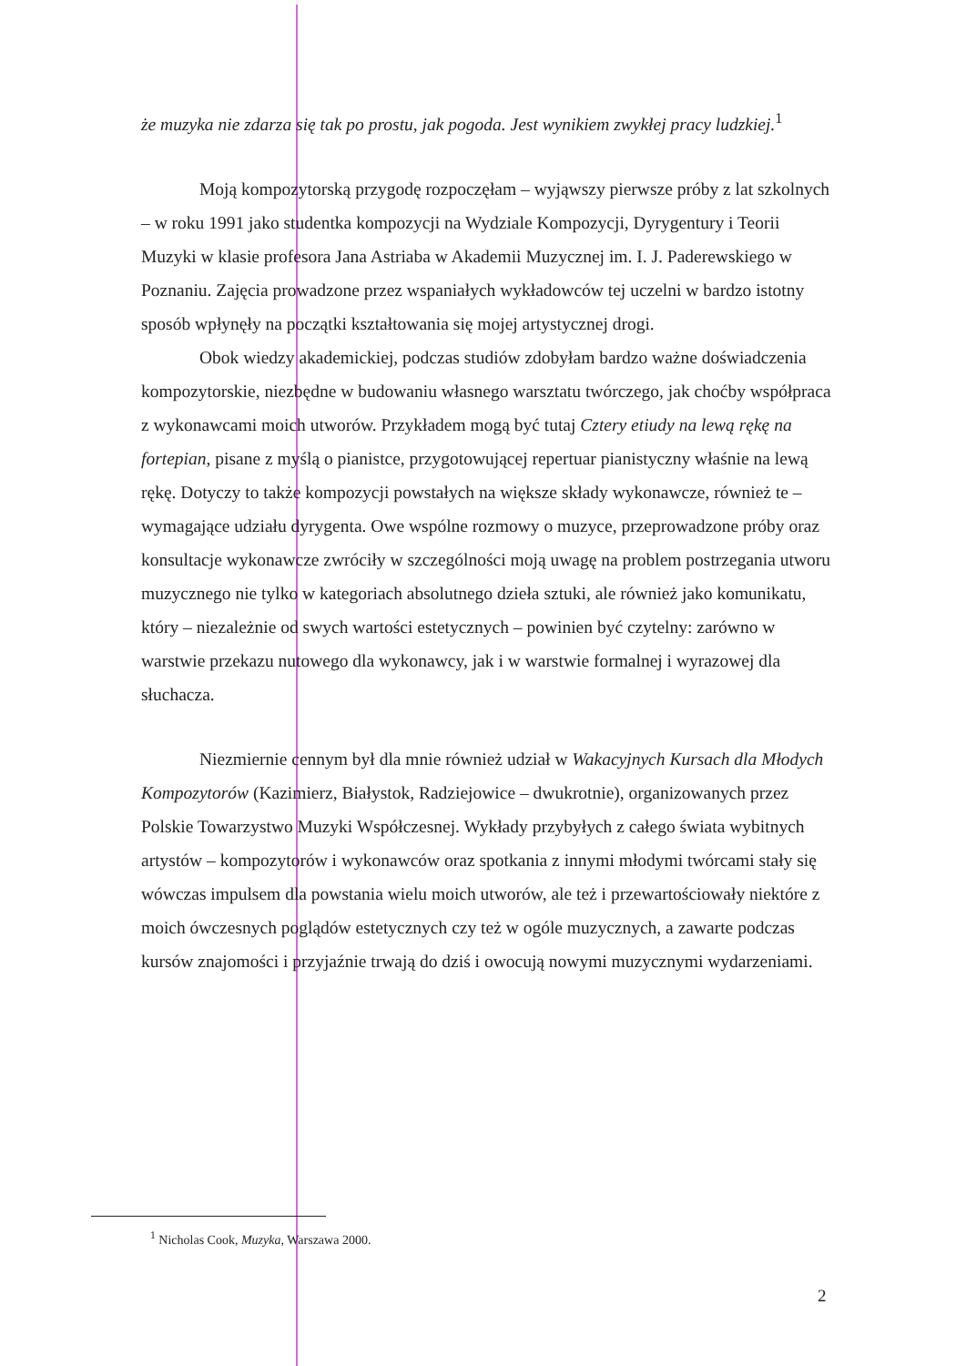że muzyka nie zdarza się tak po prostu, jak pogoda. Jest wynikiem zwykłej pracy ludzkiej.<sup>1</sup>
Moją kompozytorską przygodę rozpoczęłam – wyjąwszy pierwsze próby z lat szkolnych – w roku 1991 jako studentka kompozycji na Wydziale Kompozycji, Dyrygentury i Teorii Muzyki w klasie profesora Jana Astriaba w Akademii Muzycznej im. I. J. Paderewskiego w Poznaniu. Zajęcia prowadzone przez wspaniałych wykładowców tej uczelni w bardzo istotny sposób wpłynęły na początki kształtowania się mojej artystycznej drogi.
Obok wiedzy akademickiej, podczas studiów zdobyłam bardzo ważne doświadczenia kompozytorskie, niezbędne w budowaniu własnego warsztatu twórczego, jak choćby współpraca z wykonawcami moich utworów. Przykładem mogą być tutaj Cztery etiudy na lewą rękę na fortepian, pisane z myślą o pianistce, przygotowującej repertuar pianistyczny właśnie na lewą rękę. Dotyczy to także kompozycji powstałych na większe składy wykonawcze, również te – wymagające udziału dyrygenta. Owe wspólne rozmowy o muzyce, przeprowadzone próby oraz konsultacje wykonawcze zwróciły w szczególności moją uwagę na problem postrzegania utworu muzycznego nie tylko w kategoriach absolutnego dzieła sztuki, ale również jako komunikatu, który – niezależnie od swych wartości estetycznych – powinien być czytelny: zarówno w warstwie przekazu nutowego dla wykonawcy, jak i w warstwie formalnej i wyrazowej dla słuchacza.
Niezmiernie cennym był dla mnie również udział w Wakacyjnych Kursach dla Młodych Kompozytorów (Kazimierz, Białystok, Radziejowice – dwukrotnie), organizowanych przez Polskie Towarzystwo Muzyki Współczesnej. Wykłady przybyłych z całego świata wybitnych artystów – kompozytorów i wykonawców oraz spotkania z innymi młodymi twórcami stały się wówczas impulsem dla powstania wielu moich utworów, ale też i przewartościowały niektóre z moich ówczesnych poglądów estetycznych czy też w ogóle muzycznych, a zawarte podczas kursów znajomości i przyjaźnie trwają do dziś i owocują nowymi muzycznymi wydarzeniami.
<sup>1</sup> Nicholas Cook, Muzyka, Warszawa 2000.
2